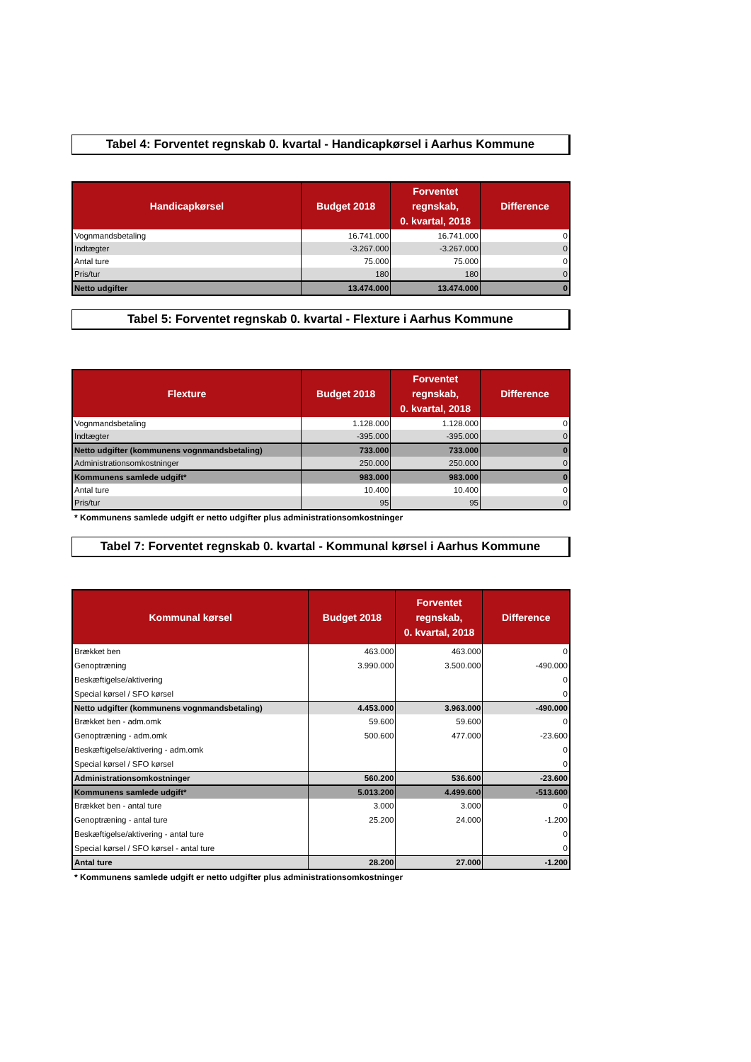Tabel 4: Forventet regnskab 0. kvartal - Handicapkørsel i Aarhus Kommune
| Handicapkørsel | Budget 2018 | Forventet regnskab, 0. kvartal, 2018 | Difference |
| --- | --- | --- | --- |
| Vognmandsbetaling | 16.741.000 | 16.741.000 | 0 |
| Indtægter | -3.267.000 | -3.267.000 | 0 |
| Antal ture | 75.000 | 75.000 | 0 |
| Pris/tur | 180 | 180 | 0 |
| Netto udgifter | 13.474.000 | 13.474.000 | 0 |
Tabel 5: Forventet regnskab 0. kvartal - Flexture i Aarhus Kommune
| Flexture | Budget 2018 | Forventet regnskab, 0. kvartal, 2018 | Difference |
| --- | --- | --- | --- |
| Vognmandsbetaling | 1.128.000 | 1.128.000 | 0 |
| Indtægter | -395.000 | -395.000 | 0 |
| Netto udgifter (kommunens vognmandsbetaling) | 733.000 | 733.000 | 0 |
| Administrationsomkostninger | 250.000 | 250.000 | 0 |
| Kommunens samlede udgift* | 983.000 | 983.000 | 0 |
| Antal ture | 10.400 | 10.400 | 0 |
| Pris/tur | 95 | 95 | 0 |
* Kommunens samlede udgift er netto udgifter plus administrationsomkostninger
Tabel 7: Forventet regnskab 0. kvartal - Kommunal kørsel i Aarhus Kommune
| Kommunal kørsel | Budget 2018 | Forventet regnskab, 0. kvartal, 2018 | Difference |
| --- | --- | --- | --- |
| Brækket ben | 463.000 | 463.000 | 0 |
| Genoptræning | 3.990.000 | 3.500.000 | -490.000 |
| Beskæftigelse/aktivering | | | 0 |
| Special kørsel / SFO kørsel | | | 0 |
| Netto udgifter (kommunens vognmandsbetaling) | 4.453.000 | 3.963.000 | -490.000 |
| Brækket ben - adm.omk | 59.600 | 59.600 | 0 |
| Genoptræning - adm.omk | 500.600 | 477.000 | -23.600 |
| Beskæftigelse/aktivering - adm.omk | | | 0 |
| Special kørsel / SFO kørsel | | | 0 |
| Administrationsomkostninger | 560.200 | 536.600 | -23.600 |
| Kommunens samlede udgift* | 5.013.200 | 4.499.600 | -513.600 |
| Brækket ben - antal ture | 3.000 | 3.000 | 0 |
| Genoptræning - antal ture | 25.200 | 24.000 | -1.200 |
| Beskæftigelse/aktivering - antal ture | | | 0 |
| Special kørsel / SFO kørsel - antal ture | | | 0 |
| Antal ture | 28.200 | 27.000 | -1.200 |
* Kommunens samlede udgift er netto udgifter plus administrationsomkostninger